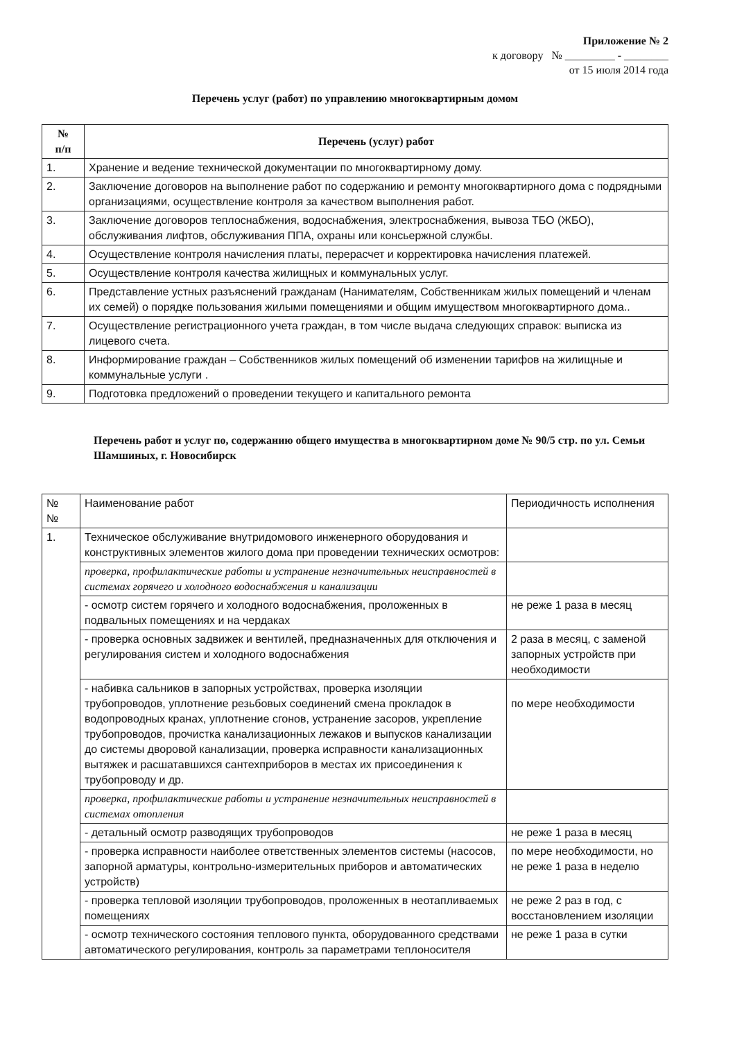Приложение № 2
к договору № _________ - ________
от 15 июля 2014 года
Перечень услуг (работ) по управлению многоквартирным домом
| № п/п | Перечень (услуг) работ |
| --- | --- |
| 1. | Хранение и ведение технической документации по многоквартирному дому. |
| 2. | Заключение договоров на выполнение работ по содержанию и ремонту многоквартирного дома с подрядными организациями, осуществление контроля за качеством выполнения работ. |
| 3. | Заключение договоров теплоснабжения, водоснабжения, электроснабжения, вывоза ТБО (ЖБО), обслуживания лифтов, обслуживания ППА, охраны или консьержной службы. |
| 4. | Осуществление контроля начисления платы, перерасчет и корректировка начисления платежей. |
| 5. | Осуществление контроля качества жилищных и коммунальных услуг. |
| 6. | Представление устных разъяснений гражданам (Нанимателям, Собственникам жилых помещений и членам их семей) о порядке пользования жилыми помещениями и общим имуществом многоквартирного дома.. |
| 7. | Осуществление регистрационного учета граждан, в том числе выдача следующих справок: выписка из лицевого счета. |
| 8. | Информирование граждан – Собственников жилых помещений об изменении тарифов на жилищные и коммунальные услуги . |
| 9. | Подготовка предложений о проведении текущего и капитального ремонта |
Перечень работ и услуг по, содержанию общего имущества в многоквартирном доме № 90/5 стр. по ул. Семьи Шамшиных, г. Новосибирск
| № № | Наименование работ | Периодичность исполнения |
| --- | --- | --- |
| 1. | Техническое обслуживание внутридомового инженерного оборудования и конструктивных элементов жилого дома при проведении технических осмотров: | |
| | проверка, профилактические работы и устранение незначительных неисправностей в системах горячего и холодного водоснабжения и канализации | |
| | - осмотр систем горячего и холодного водоснабжения, проложенных в подвальных помещениях и на чердаках | не реже 1 раза в месяц |
| | - проверка основных задвижек и вентилей, предназначенных для отключения и регулирования систем и холодного водоснабжения | 2 раза в месяц, с заменой запорных устройств при необходимости |
| | - набивка сальников в запорных устройствах, проверка изоляции трубопроводов, уплотнение резьбовых соединений смена прокладок в водопроводных кранах, уплотнение сгонов, устранение засоров, укрепление трубопроводов, прочистка канализационных лежаков и выпусков канализации до системы дворовой канализации, проверка исправности канализационных вытяжек и расшатавшихся сантехприборов в местах их присоединения к трубопроводу и др. | по мере необходимости |
| | проверка, профилактические работы и устранение незначительных неисправностей в системах отопления | |
| | - детальный осмотр разводящих трубопроводов | не реже 1 раза в месяц |
| | - проверка исправности наиболее ответственных элементов системы (насосов, запорной арматуры, контрольно-измерительных приборов и автоматических устройств) | по мере необходимости, но не реже 1 раза в неделю |
| | - проверка тепловой изоляции трубопроводов, проложенных в неотапливаемых помещениях | не реже 2 раз в год, с восстановлением изоляции |
| | - осмотр технического состояния теплового пункта, оборудованного средствами автоматического регулирования, контроль за параметрами теплоносителя | не реже 1 раза в сутки |